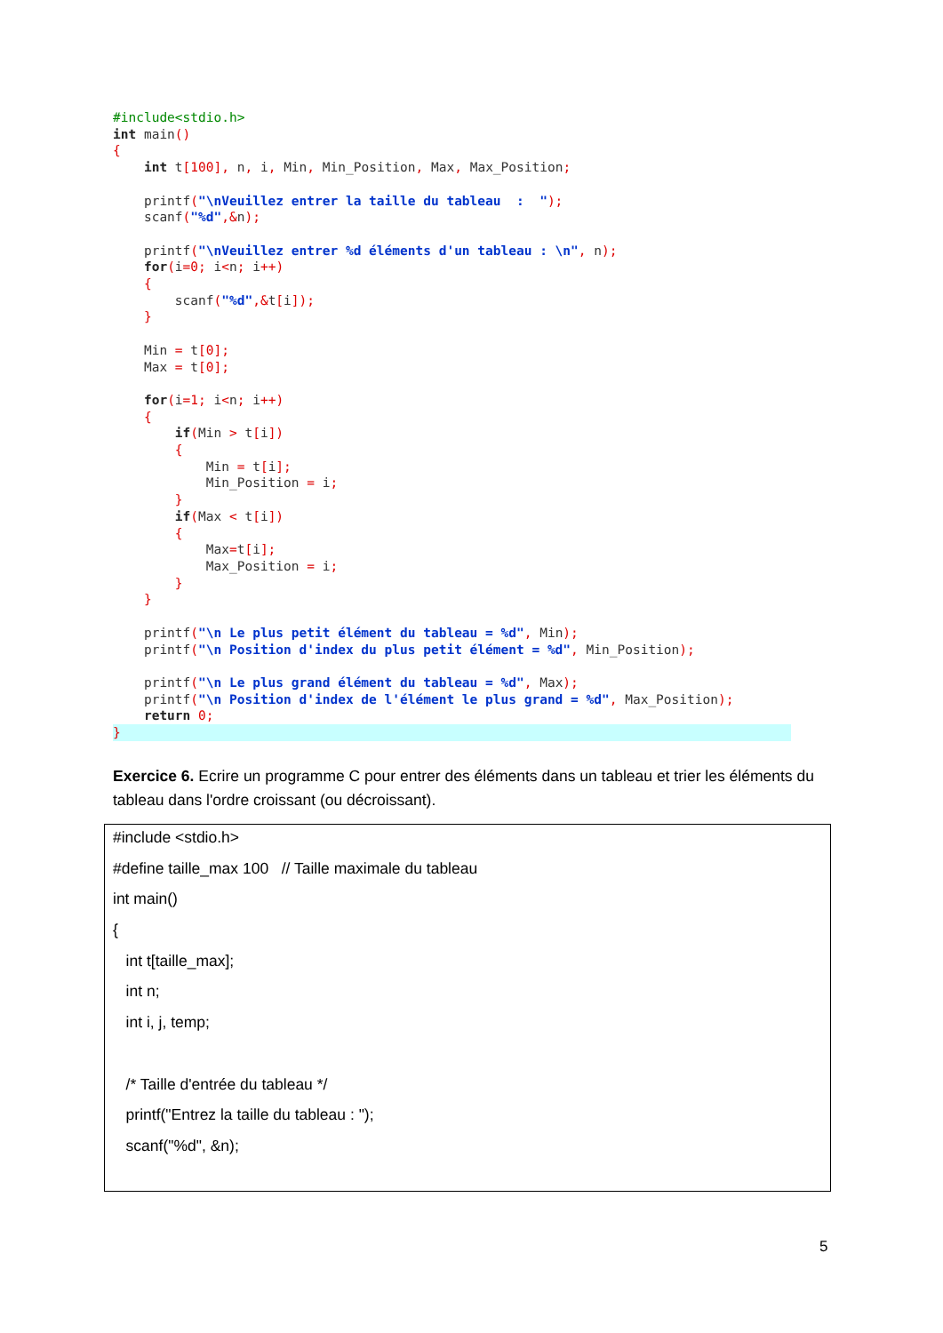#include<stdio.h>
int main()
{
    int t[100], n, i, Min, Min_Position, Max, Max_Position;

    printf("\nVeuillez entrer la taille du tableau  :  ");
    scanf("%d",&n);

    printf("\nVeuillez entrer %d éléments d'un tableau : \n", n);
    for(i=0; i<n; i++)
    {
        scanf("%d",&t[i]);
    }

    Min = t[0];
    Max = t[0];

    for(i=1; i<n; i++)
    {
        if(Min > t[i])
        {
            Min = t[i];
            Min_Position = i;
        }
        if(Max < t[i])
        {
            Max=t[i];
            Max_Position = i;
        }
    }

    printf("\n Le plus petit élément du tableau = %d", Min);
    printf("\n Position d'index du plus petit élément = %d", Min_Position);

    printf("\n Le plus grand élément du tableau = %d", Max);
    printf("\n Position d'index de l'élément le plus grand = %d", Max_Position);
    return 0;
}
Exercice 6. Ecrire un programme C pour entrer des éléments dans un tableau et trier les éléments du tableau dans l'ordre croissant (ou décroissant).
#include <stdio.h>
#define taille_max 100 // Taille maximale du tableau
int main()
{
int t[taille_max];
int n;
int i, j, temp;
/* Taille d'entrée du tableau */
printf("Entrez la taille du tableau : ");
scanf("%d", &n);
5